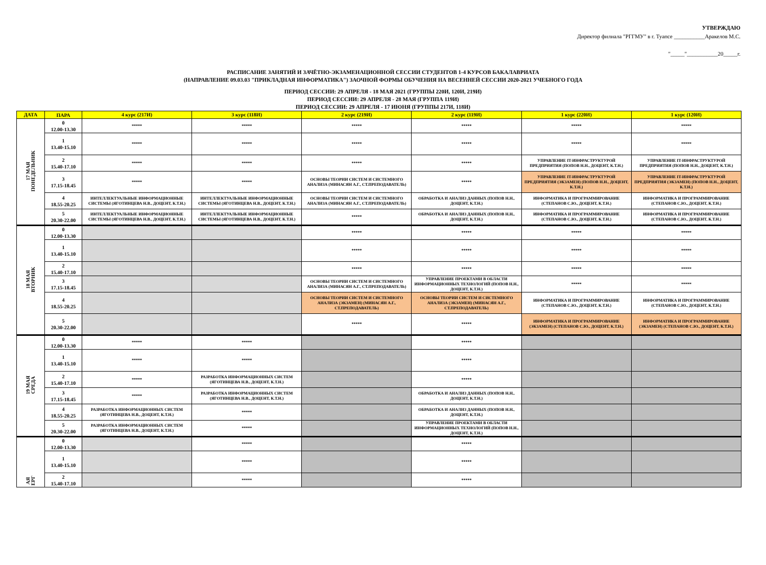УТВЕРЖДАЮ
Директор филиала "РГГМУ" в г. Туапсе ___________Аракелов М.С.
"_____"___________20_____г.
РАСПИСАНИЕ ЗАНЯТИЙ И ЗАЧЁТНО-ЭКЗАМЕНАЦИОННОЙ СЕССИИ СТУДЕНТОВ 1-4 КУРСОВ БАКАЛАВРИАТА
(НАПРАВЛЕНИЕ 09.03.03 "ПРИКЛАДНАЯ ИНФОРМАТИКА") ЗАОЧНОЙ ФОРМЫ ОБУЧЕНИЯ НА ВЕСЕННЕЙ СЕССИИ 2020-2021 УЧЕБНОГО ГОДА
ПЕРИОД СЕССИИ: 29 АПРЕЛЯ - 18 МАЯ 2021 (ГРУППЫ 220И, 120И, 219И)
ПЕРИОД СЕССИИ: 29 АПРЕЛЯ - 28 МАЯ (ГРУППА 119И)
ПЕРИОД СЕССИИ: 29 АПРЕЛЯ - 17 ИЮНЯ (ГРУППЫ 217И, 118И)
| ДАТА | ПАРА | 4 курс (217И) | 3 курс (118И) | 2 курс (219И) | 2 курс (119И) | 1 курс (220И) | 1 курс (120И) |
| --- | --- | --- | --- | --- | --- | --- | --- |
| 17 МАЯ ПОНЕДЕЛЬНИК | 0 12.00-13.30 | ***** | ***** | ***** | ***** | ***** | ***** |
| | 1 13.40-15.10 | ***** | ***** | ***** | ***** | ***** | ***** |
| | 2 15.40-17.10 | ***** | ***** | ***** | ***** | УПРАВЛЕНИЕ IT-ИНФРАСТРУКТУРОЙ ПРЕДПРИЯТИЯ (ПОПОВ Н.Н., ДОЦЕНТ, К.Т.Н.) | УПРАВЛЕНИЕ IT-ИНФРАСТРУКТУРОЙ ПРЕДПРИЯТИЯ (ПОПОВ Н.Н., ДОЦЕНТ, К.Т.Н.) |
| | 3 17.15-18.45 | ***** | ***** | ОСНОВЫ ТЕОРИИ СИСТЕМ И СИСТЕМНОГО АНАЛИЗА (МИНАСЯН А.Г., СТ.ПРЕПОДАВАТЕЛЬ) | ***** | УПРАВЛЕНИЕ IT-ИНФРАСТРУКТУРОЙ ПРЕДПРИЯТИЯ (ЭКЗАМЕН) (ПОПОВ Н.Н., ДОЦЕНТ, К.Т.Н.) | УПРАВЛЕНИЕ IT-ИНФРАСТРУКТУРОЙ ПРЕДПРИЯТИЯ (ЭКЗАМЕН) (ПОПОВ Н.Н., ДОЦЕНТ, К.Т.Н.) |
| | 4 18.55-20.25 | ИНТЕЛЛЕКТУАЛЬНЫЕ ИНФОРМАЦИОННЫЕ СИСТЕМЫ (ЯГОТИНЦЕВА Н.В., ДОЦЕНТ, К.Т.Н.) | ИНТЕЛЛЕКТУАЛЬНЫЕ ИНФОРМАЦИОННЫЕ СИСТЕМЫ (ЯГОТИНЦЕВА Н.В., ДОЦЕНТ, К.Т.Н.) | ОСНОВЫ ТЕОРИИ СИСТЕМ И СИСТЕМНОГО АНАЛИЗА (МИНАСЯН А.Г., СТ.ПРЕПОДАВАТЕЛЬ) | ОБРАБОТКА И АНАЛИЗ ДАННЫХ (ПОПОВ Н.Н., ДОЦЕНТ, К.Т.Н.) | ИНФОРМАТИКА И ПРОГРАММИРОВАНИЕ (СТЕПАНОВ С.Ю., ДОЦЕНТ, К.Т.Н.) | ИНФОРМАТИКА И ПРОГРАММИРОВАНИЕ (СТЕПАНОВ С.Ю., ДОЦЕНТ, К.Т.Н.) |
| | 5 20.30-22.00 | ИНТЕЛЛЕКТУАЛЬНЫЕ ИНФОРМАЦИОННЫЕ СИСТЕМЫ (ЯГОТИНЦЕВА Н.В., ДОЦЕНТ, К.Т.Н.) | ИНТЕЛЛЕКТУАЛЬНЫЕ ИНФОРМАЦИОННЫЕ СИСТЕМЫ (ЯГОТИНЦЕВА Н.В., ДОЦЕНТ, К.Т.Н.) | ***** | ОБРАБОТКА И АНАЛИЗ ДАННЫХ (ПОПОВ Н.Н., ДОЦЕНТ, К.Т.Н.) | ИНФОРМАТИКА И ПРОГРАММИРОВАНИЕ (СТЕПАНОВ С.Ю., ДОЦЕНТ, К.Т.Н.) | ИНФОРМАТИКА И ПРОГРАММИРОВАНИЕ (СТЕПАНОВ С.Ю., ДОЦЕНТ, К.Т.Н.) |
| 18 МАЯ ВТОРНИК | 0 12.00-13.30 | | | ***** | ***** | ***** | ***** |
| | 1 13.40-15.10 | | | ***** | ***** | ***** | ***** |
| | 2 15.40-17.10 | | | ***** | ***** | ***** | ***** |
| | 3 17.15-18.45 | | | ОСНОВЫ ТЕОРИИ СИСТЕМ И СИСТЕМНОГО АНАЛИЗА (МИНАСЯН А.Г., СТ.ПРЕПОДАВАТЕЛЬ) | УПРАВЛЕНИЕ ПРОЕКТАМИ В ОБЛАСТИ ИНФОРМАЦИОННЫХ ТЕХНОЛОГИЙ (ПОПОВ Н.Н., ДОЦЕНТ, К.Т.Н.) | ***** | ***** |
| | 4 18.55-20.25 | | | ОСНОВЫ ТЕОРИИ СИСТЕМ И СИСТЕМНОГО АНАЛИЗА (ЭКЗАМЕН) (МИНАСЯН А.Г., СТ.ПРЕПОДАВАТЕЛЬ) | ОСНОВЫ ТЕОРИИ СИСТЕМ И СИСТЕМНОГО АНАЛИЗА (ЭКЗАМЕН) (МИНАСЯН А.Г., СТ.ПРЕПОДАВАТЕЛЬ) | ИНФОРМАТИКА И ПРОГРАММИРОВАНИЕ (СТЕПАНОВ С.Ю., ДОЦЕНТ, К.Т.Н.) | ИНФОРМАТИКА И ПРОГРАММИРОВАНИЕ (СТЕПАНОВ С.Ю., ДОЦЕНТ, К.Т.Н.) |
| | 5 20.30-22.00 | | | ***** | ***** | ИНФОРМАТИКА И ПРОГРАММИРОВАНИЕ (ЭКЗАМЕН) (СТЕПАНОВ С.Ю., ДОЦЕНТ, К.Т.Н.) | ИНФОРМАТИКА И ПРОГРАММИРОВАНИЕ (ЭКЗАМЕН) (СТЕПАНОВ С.Ю., ДОЦЕНТ, К.Т.Н.) |
| 19 МАЯ СРЕДА | 0 12.00-13.30 | ***** | ***** | | ***** | | |
| | 1 13.40-15.10 | ***** | ***** | | ***** | | |
| | 2 15.40-17.10 | ***** | РАЗРАБОТКА ИНФОРМАЦИОННЫХ СИСТЕМ (ЯГОТИНЦЕВА Н.В., ДОЦЕНТ, К.Т.Н.) | | ***** | | |
| | 3 17.15-18.45 | ***** | РАЗРАБОТКА ИНФОРМАЦИОННЫХ СИСТЕМ (ЯГОТИНЦЕВА Н.В., ДОЦЕНТ, К.Т.Н.) | | ОБРАБОТКА И АНАЛИЗ ДАННЫХ (ПОПОВ Н.Н., ДОЦЕНТ, К.Т.Н.) | | |
| | 4 18.55-20.25 | РАЗРАБОТКА ИНФОРМАЦИОННЫХ СИСТЕМ (ЯГОТИНЦЕВА Н.В., ДОЦЕНТ, К.Т.Н.) | ***** | | ОБРАБОТКА И АНАЛИЗ ДАННЫХ (ПОПОВ Н.Н., ДОЦЕНТ, К.Т.Н.) | | |
| | 5 20.30-22.00 | РАЗРАБОТКА ИНФОРМАЦИОННЫХ СИСТЕМ (ЯГОТИНЦЕВА Н.В., ДОЦЕНТ, К.Т.Н.) | ***** | | УПРАВЛЕНИЕ ПРОЕКТАМИ В ОБЛАСТИ ИНФОРМАЦИОННЫХ ТЕХНОЛОГИЙ (ПОПОВ Н.Н., ДОЦЕНТ, К.Т.Н.) | | |
| АЯ ЕРГ | 0 12.00-13.30 | | ***** | | ***** | | |
| | 1 13.40-15.10 | | ***** | | ***** | | |
| | 2 15.40-17.10 | | ***** | | ***** | | |